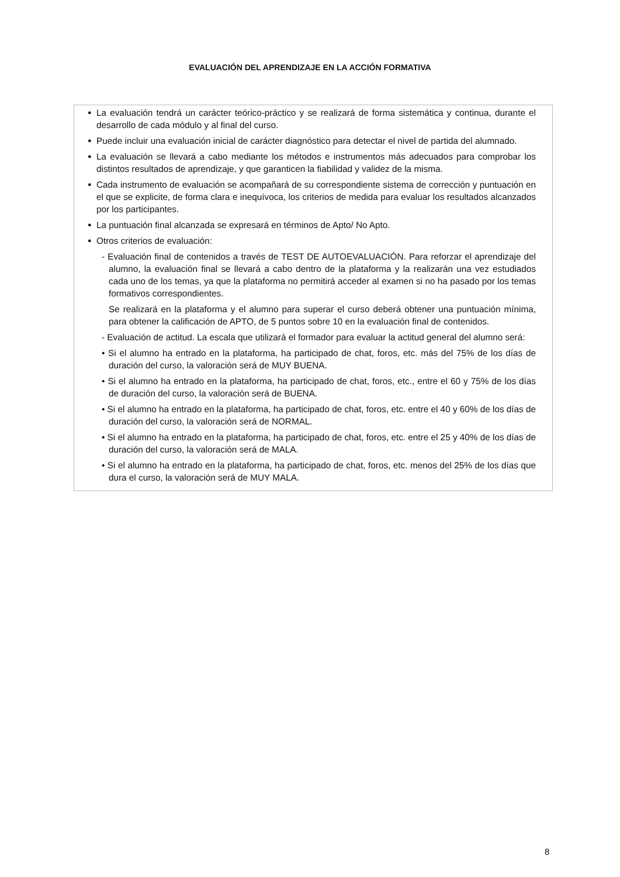EVALUACIÓN DEL APRENDIZAJE EN LA ACCIÓN FORMATIVA
●
La evaluación tendrá un carácter teórico-práctico y se realizará de forma sistemática y continua, durante el desarrollo de cada módulo y al final del curso.
●
Puede incluir una evaluación inicial de carácter diagnóstico para detectar el nivel de partida del alumnado.
●
La evaluación se llevará a cabo mediante los métodos e instrumentos más adecuados para comprobar los distintos resultados de aprendizaje, y que garanticen la fiabilidad y validez de la misma.
●
Cada instrumento de evaluación se acompañará de su correspondiente sistema de corrección y puntuación en el que se explicite, de forma clara e inequívoca, los criterios de medida para evaluar los resultados alcanzados por los participantes.
●
La puntuación final alcanzada se expresará en términos de Apto/ No Apto.
●
Otros criterios de evaluación:
- Evaluación final de contenidos a través de TEST DE AUTOEVALUACIÓN. Para reforzar el aprendizaje del alumno, la evaluación final se llevará a cabo dentro de la plataforma y la realizarán una vez estudiados cada uno de los temas, ya que la plataforma no permitirá acceder al examen si no ha pasado por los temas formativos correspondientes.
Se realizará en la plataforma y el alumno para superar el curso deberá obtener una puntuación mínima, para obtener la calificación de APTO, de 5 puntos sobre 10 en la evaluación final de contenidos.
- Evaluación de actitud. La escala que utilizará el formador para evaluar la actitud general del alumno será:
• Si el alumno ha entrado en la plataforma, ha participado de chat, foros, etc. más del 75% de los días de duración del curso, la valoración será de MUY BUENA.
• Si el alumno ha entrado en la plataforma, ha participado de chat, foros, etc., entre el 60 y 75% de los días de duración del curso, la valoración será de BUENA.
• Si el alumno ha entrado en la plataforma, ha participado de chat, foros, etc. entre el 40 y 60% de los días de duración del curso, la valoración será de NORMAL.
• Si el alumno ha entrado en la plataforma, ha participado de chat, foros, etc. entre el 25 y 40% de los días de duración del curso, la valoración será de MALA.
• Si el alumno ha entrado en la plataforma, ha participado de chat, foros, etc. menos del 25% de los días que dura el curso, la valoración será de MUY MALA.
8